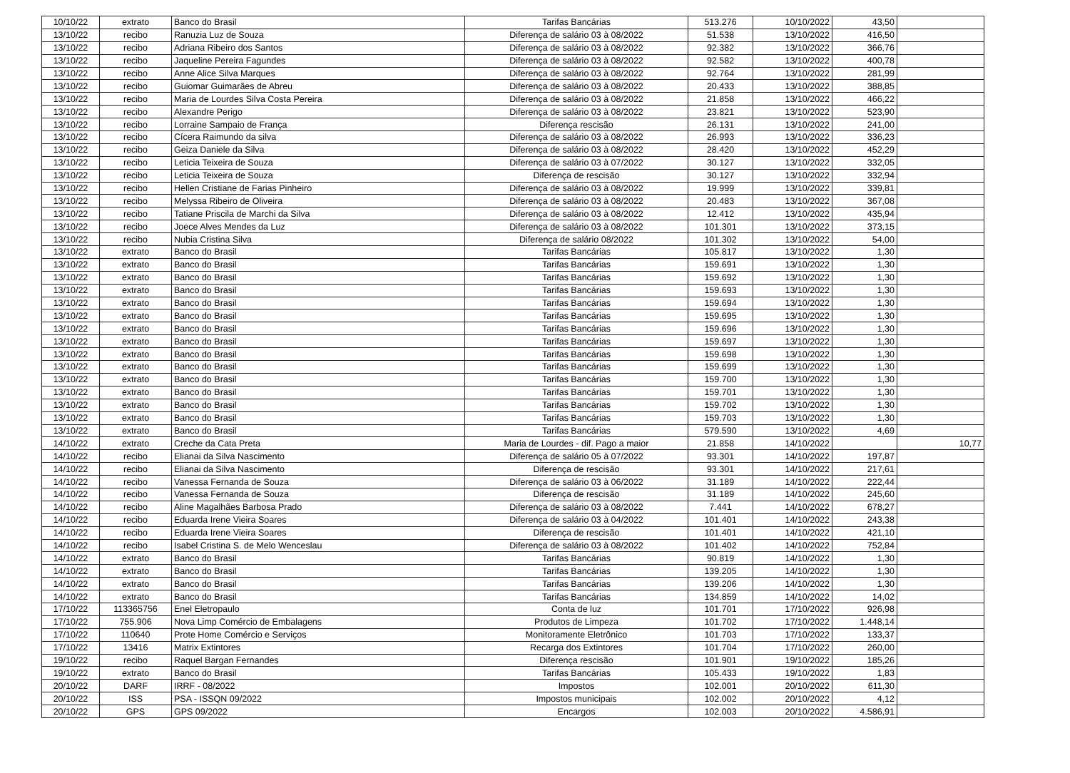| 10/10/22 | extrato | Banco do Brasil | Tarifas Bancárias | 513.276 | 10/10/2022 | 43,50 | |
| 13/10/22 | recibo | Ranuzia Luz de Souza | Diferença de salário 03 à 08/2022 | 51.538 | 13/10/2022 | 416,50 | |
| 13/10/22 | recibo | Adriana Ribeiro dos Santos | Diferença de salário 03 à 08/2022 | 92.382 | 13/10/2022 | 366,76 | |
| 13/10/22 | recibo | Jaqueline Pereira Fagundes | Diferença de salário 03 à 08/2022 | 92.582 | 13/10/2022 | 400,78 | |
| 13/10/22 | recibo | Anne Alice Silva Marques | Diferença de salário 03 à 08/2022 | 92.764 | 13/10/2022 | 281,99 | |
| 13/10/22 | recibo | Guiomar Guimarães de Abreu | Diferença de salário 03 à 08/2022 | 20.433 | 13/10/2022 | 388,85 | |
| 13/10/22 | recibo | Maria de Lourdes Silva Costa Pereira | Diferença de salário 03 à 08/2022 | 21.858 | 13/10/2022 | 466,22 | |
| 13/10/22 | recibo | Alexandre Perigo | Diferença de salário 03 à 08/2022 | 23.821 | 13/10/2022 | 523,90 | |
| 13/10/22 | recibo | Lorraine Sampaio de França | Diferença rescisão | 26.131 | 13/10/2022 | 241,00 | |
| 13/10/22 | recibo | Cícera Raimundo da silva | Diferença de salário 03 à 08/2022 | 26.993 | 13/10/2022 | 336,23 | |
| 13/10/22 | recibo | Geiza Daniele da Silva | Diferença de salário 03 à 08/2022 | 28.420 | 13/10/2022 | 452,29 | |
| 13/10/22 | recibo | Leticia Teixeira de Souza | Diferença de salário 03 à 07/2022 | 30.127 | 13/10/2022 | 332,05 | |
| 13/10/22 | recibo | Leticia Teixeira de Souza | Diferença de rescisão | 30.127 | 13/10/2022 | 332,94 | |
| 13/10/22 | recibo | Hellen Cristiane de Farias Pinheiro | Diferença de salário 03 à 08/2022 | 19.999 | 13/10/2022 | 339,81 | |
| 13/10/22 | recibo | Melyssa Ribeiro de Oliveira | Diferença de salário 03 à 08/2022 | 20.483 | 13/10/2022 | 367,08 | |
| 13/10/22 | recibo | Tatiane Priscila de Marchi da Silva | Diferença de salário 03 à 08/2022 | 12.412 | 13/10/2022 | 435,94 | |
| 13/10/22 | recibo | Joece Alves Mendes da Luz | Diferença de salário 03 à 08/2022 | 101.301 | 13/10/2022 | 373,15 | |
| 13/10/22 | recibo | Nubia Cristina Silva | Diferença de salário 08/2022 | 101.302 | 13/10/2022 | 54,00 | |
| 13/10/22 | extrato | Banco do Brasil | Tarifas Bancárias | 105.817 | 13/10/2022 | 1,30 | |
| 13/10/22 | extrato | Banco do Brasil | Tarifas Bancárias | 159.691 | 13/10/2022 | 1,30 | |
| 13/10/22 | extrato | Banco do Brasil | Tarifas Bancárias | 159.692 | 13/10/2022 | 1,30 | |
| 13/10/22 | extrato | Banco do Brasil | Tarifas Bancárias | 159.693 | 13/10/2022 | 1,30 | |
| 13/10/22 | extrato | Banco do Brasil | Tarifas Bancárias | 159.694 | 13/10/2022 | 1,30 | |
| 13/10/22 | extrato | Banco do Brasil | Tarifas Bancárias | 159.695 | 13/10/2022 | 1,30 | |
| 13/10/22 | extrato | Banco do Brasil | Tarifas Bancárias | 159.696 | 13/10/2022 | 1,30 | |
| 13/10/22 | extrato | Banco do Brasil | Tarifas Bancárias | 159.697 | 13/10/2022 | 1,30 | |
| 13/10/22 | extrato | Banco do Brasil | Tarifas Bancárias | 159.698 | 13/10/2022 | 1,30 | |
| 13/10/22 | extrato | Banco do Brasil | Tarifas Bancárias | 159.699 | 13/10/2022 | 1,30 | |
| 13/10/22 | extrato | Banco do Brasil | Tarifas Bancárias | 159.700 | 13/10/2022 | 1,30 | |
| 13/10/22 | extrato | Banco do Brasil | Tarifas Bancárias | 159.701 | 13/10/2022 | 1,30 | |
| 13/10/22 | extrato | Banco do Brasil | Tarifas Bancárias | 159.702 | 13/10/2022 | 1,30 | |
| 13/10/22 | extrato | Banco do Brasil | Tarifas Bancárias | 159.703 | 13/10/2022 | 1,30 | |
| 13/10/22 | extrato | Banco do Brasil | Tarifas Bancárias | 579.590 | 13/10/2022 | 4,69 | |
| 14/10/22 | extrato | Creche da Cata Preta | Maria de Lourdes - dif. Pago a maior | 21.858 | 14/10/2022 | | 10,77 |
| 14/10/22 | recibo | Elianai da Silva Nascimento | Diferença de salário 05 à 07/2022 | 93.301 | 14/10/2022 | 197,87 | |
| 14/10/22 | recibo | Elianai da Silva Nascimento | Diferença de rescisão | 93.301 | 14/10/2022 | 217,61 | |
| 14/10/22 | recibo | Vanessa Fernanda de Souza | Diferença de salário 03 à 06/2022 | 31.189 | 14/10/2022 | 222,44 | |
| 14/10/22 | recibo | Vanessa Fernanda de Souza | Diferença de rescisão | 31.189 | 14/10/2022 | 245,60 | |
| 14/10/22 | recibo | Aline Magalhães Barbosa Prado | Diferença de salário 03 à 08/2022 | 7.441 | 14/10/2022 | 678,27 | |
| 14/10/22 | recibo | Eduarda Irene Vieira Soares | Diferença de salário 03 à 04/2022 | 101.401 | 14/10/2022 | 243,38 | |
| 14/10/22 | recibo | Eduarda Irene Vieira Soares | Diferença de rescisão | 101.401 | 14/10/2022 | 421,10 | |
| 14/10/22 | recibo | Isabel Cristina S. de Melo Wenceslau | Diferença de salário 03 à 08/2022 | 101.402 | 14/10/2022 | 752,84 | |
| 14/10/22 | extrato | Banco do Brasil | Tarifas Bancárias | 90.819 | 14/10/2022 | 1,30 | |
| 14/10/22 | extrato | Banco do Brasil | Tarifas Bancárias | 139.205 | 14/10/2022 | 1,30 | |
| 14/10/22 | extrato | Banco do Brasil | Tarifas Bancárias | 139.206 | 14/10/2022 | 1,30 | |
| 14/10/22 | extrato | Banco do Brasil | Tarifas Bancárias | 134.859 | 14/10/2022 | 14,02 | |
| 17/10/22 | 113365756 | Enel Eletropaulo | Conta de luz | 101.701 | 17/10/2022 | 926,98 | |
| 17/10/22 | 755.906 | Nova Limp Comércio de Embalagens | Produtos de Limpeza | 101.702 | 17/10/2022 | 1.448,14 | |
| 17/10/22 | 110640 | Prote Home Comércio e Serviços | Monitoramente Eletrônico | 101.703 | 17/10/2022 | 133,37 | |
| 17/10/22 | 13416 | Matrix Extintores | Recarga dos Extintores | 101.704 | 17/10/2022 | 260,00 | |
| 19/10/22 | recibo | Raquel Bargan Fernandes | Diferença rescisão | 101.901 | 19/10/2022 | 185,26 | |
| 19/10/22 | extrato | Banco do Brasil | Tarifas Bancárias | 105.433 | 19/10/2022 | 1,83 | |
| 20/10/22 | DARF | IRRF - 08/2022 | Impostos | 102.001 | 20/10/2022 | 611,30 | |
| 20/10/22 | ISS | PSA - ISSQN 09/2022 | Impostos municipais | 102.002 | 20/10/2022 | 4,12 | |
| 20/10/22 | GPS | GPS 09/2022 | Encargos | 102.003 | 20/10/2022 | 4.586,91 | |